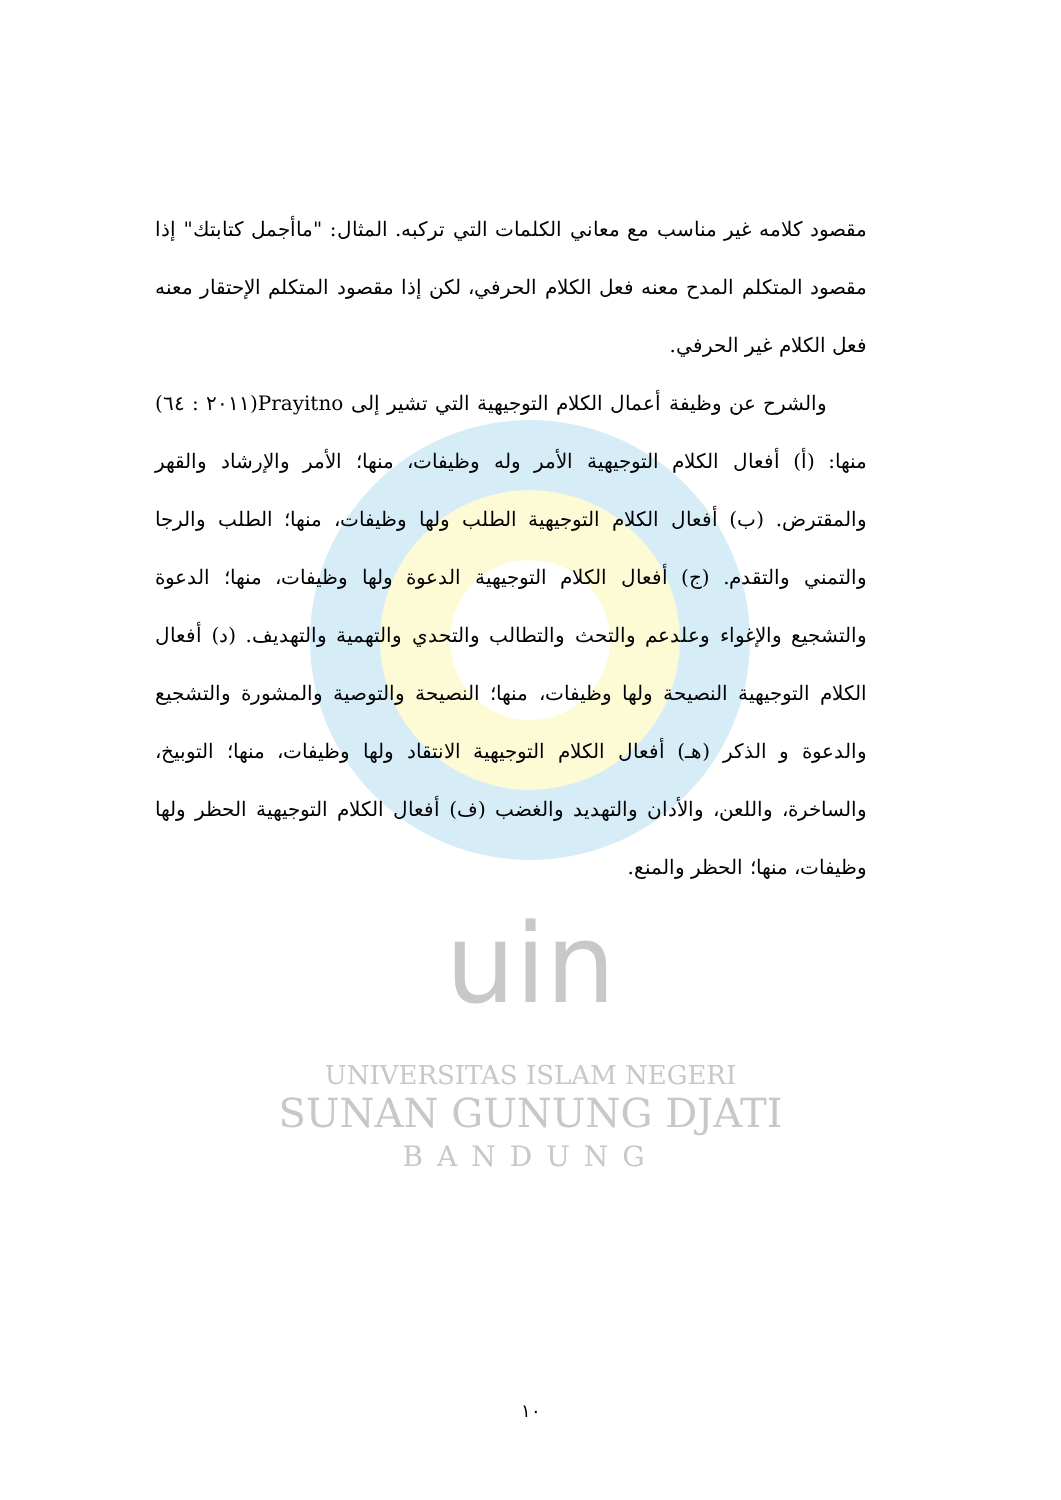مقصود كلامه غير مناسب مع معاني الكلمات التي تركبه. المثال: "ماأجمل كتابتك" إذا مقصود المتكلم المدح معنه فعل الكلام الحرفي، لكن إذا مقصود المتكلم الإحتقار معنه فعل الكلام غير الحرفي.
والشرح عن وظيفة أعمال الكلام التوجيهية التي تشير إلى Prayitno(٢٠١١ : ٦٤) منها: (أ) أفعال الكلام التوجيهية الأمر وله وظيفات، منها؛ الأمر والإرشاد والقهر والمقترض. (ب) أفعال الكلام التوجيهية الطلب ولها وظيفات، منها؛ الطلب والرجا والتمني والتقدم. (ج) أفعال الكلام التوجيهية الدعوة ولها وظيفات، منها؛ الدعوة والتشجيع والإغواء وعلدعم والتحث والتطالب والتحدي والتهمية والتهديف. (د) أفعال الكلام التوجيهية النصيحة ولها وظيفات، منها؛ النصيحة والتوصية والمشورة والتشجيع والدعوة و الذكر (هـ) أفعال الكلام التوجيهية الانتقاد ولها وظيفات، منها؛ التوبيخ، والساخرة، واللعن، والأدان والتهديد والغضب (ف) أفعال الكلام التوجيهية الحظر ولها وظيفات، منها؛ الحظر والمنع.
uin
UNIVERSITAS ISLAM NEGERI
SUNAN GUNUNG DJATI
BANDUNG
١٠